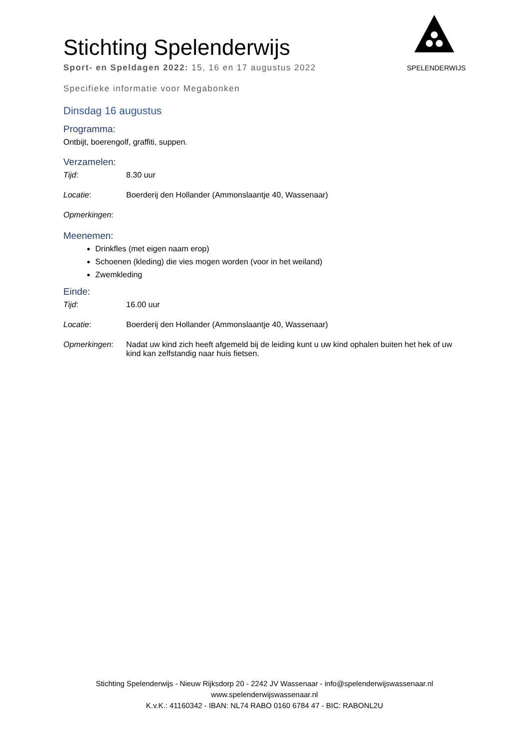SPELENDERWIJS
Stichting Spelenderwijs
Sport- en Speldagen 2022: 15, 16 en 17 augustus 2022
Specifieke informatie voor Megabonken
Dinsdag 16 augustus
Programma:
Ontbijt, boerengolf, graffiti, suppen.
Verzamelen:
Tijd: 8.30 uur
Locatie: Boerderij den Hollander (Ammonslaantje 40, Wassenaar)
Opmerkingen:
Meenemen:
Drinkfles (met eigen naam erop)
Schoenen (kleding) die vies mogen worden (voor in het weiland)
Zwemkleding
Einde:
Tijd: 16.00 uur
Locatie: Boerderij den Hollander (Ammonslaantje 40, Wassenaar)
Opmerkingen: Nadat uw kind zich heeft afgemeld bij de leiding kunt u uw kind ophalen buiten het hek of uw kind kan zelfstandig naar huis fietsen.
Stichting Spelenderwijs - Nieuw Rijksdorp 20 - 2242 JV Wassenaar - info@spelenderwijswassenaar.nl
www.spelenderwijswassenaar.nl
K.v.K.: 41160342 - IBAN: NL74 RABO 0160 6784 47 - BIC: RABONL2U